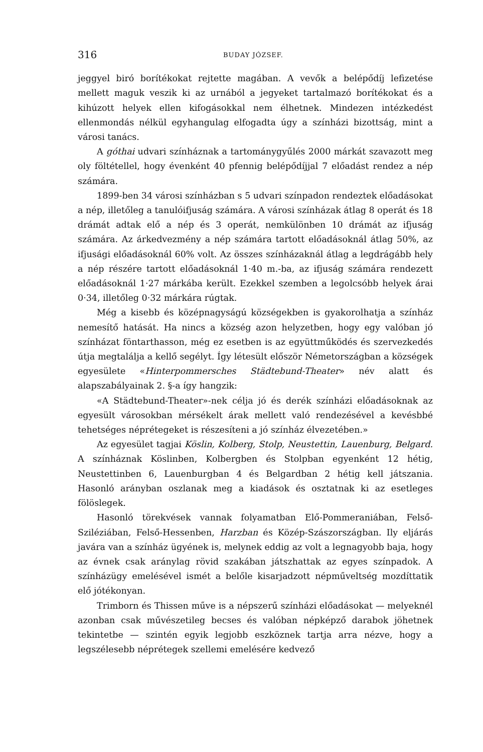316 BUDAY JÓZSEF.
jeggyel biró borítékokat rejtette magában. A vevők a belépődíj lefizetése mellett maguk veszik ki az urnából a jegyeket tartalmazó borítékokat és a kihúzott helyek ellen kifogásokkal nem élhetnek. Mindezen intézkedést ellenmondás nélkül egyhangulag elfogadta úgy a színházi bizottság, mint a városi tanács.
A góthai udvari színháznak a tartománygyűlés 2000 márkát szavazott meg oly föltétellel, hogy évenként 40 pfennig belépődíjjal 7 előadást rendez a nép számára.
1899-ben 34 városi színházban s 5 udvari színpadon rendeztek előadásokat a nép, illetőleg a tanulóifjuság számára. A városi színházak átlag 8 operát és 18 drámát adtak elő a nép és 3 operát, nemkülönben 10 drámát az ifjuság számára. Az árkedvezmény a nép számára tartott előadásoknál átlag 50%, az ifjusági előadásoknál 60% volt. Az összes színházaknál átlag a legdrágább hely a nép részére tartott előadásoknál 1·40 m.-ba, az ifjuság számára rendezett előadásoknál 1·27 márkába került. Ezekkel szemben a legolcsóbb helyek árai 0·34, illetőleg 0·32 márkára rúgtak.
Még a kisebb és középnagyságú községekben is gyakorolhatja a színház nemesítő hatását. Ha nincs a község azon helyzetben, hogy egy valóban jó színházat föntarthasson, még ez esetben is az együttműködés és szervezkedés útja megtalálja a kellő segélyt. Így létesült először Németországban a községek egyesülete «Hinterpommersches Städtebund-Theater» név alatt és alapszabályainak 2. §-a így hangzik:
«A Städtebund-Theater»-nek célja jó és derék színházi előadásoknak az egyesült városokban mérsékelt árak mellett való rendezésével a kevésbbé tehetséges néprétegeket is részesíteni a jó színház élvezetében.»
Az egyesület tagjai Köslin, Kolberg, Stolp, Neustettin, Lauenburg, Belgard. A színháznak Köslinben, Kolbergben és Stolpban egyenként 12 hétig, Neustettinben 6, Lauenburgban 4 és Belgardban 2 hétig kell játszania. Hasonló arányban oszlanak meg a kiadások és osztatnak ki az esetleges fölöslegek.
Hasonló törekvések vannak folyamatban Elő-Pommeraniában, Felső-Sziléziában, Felső-Hessenben, Harzban és Közép-Szászországban. Ily eljárás javára van a színház ügyének is, melynek eddig az volt a legnagyobb baja, hogy az évnek csak aránylag rövid szakában játszhattak az egyes színpadok. A színházügy emelésével ismét a belőle kisarjadzott népműveltség mozdíttatik elő jótékonyan.
Trimborn és Thissen műve is a népszerű színházi előadásokat — melyeknél azonban csak művészetileg becses és valóban népképző darabok jöhetnek tekintetbe — szintén egyik legjobb eszköznek tartja arra nézve, hogy a legszélesebb néprétegek szellemi emelésére kedvező